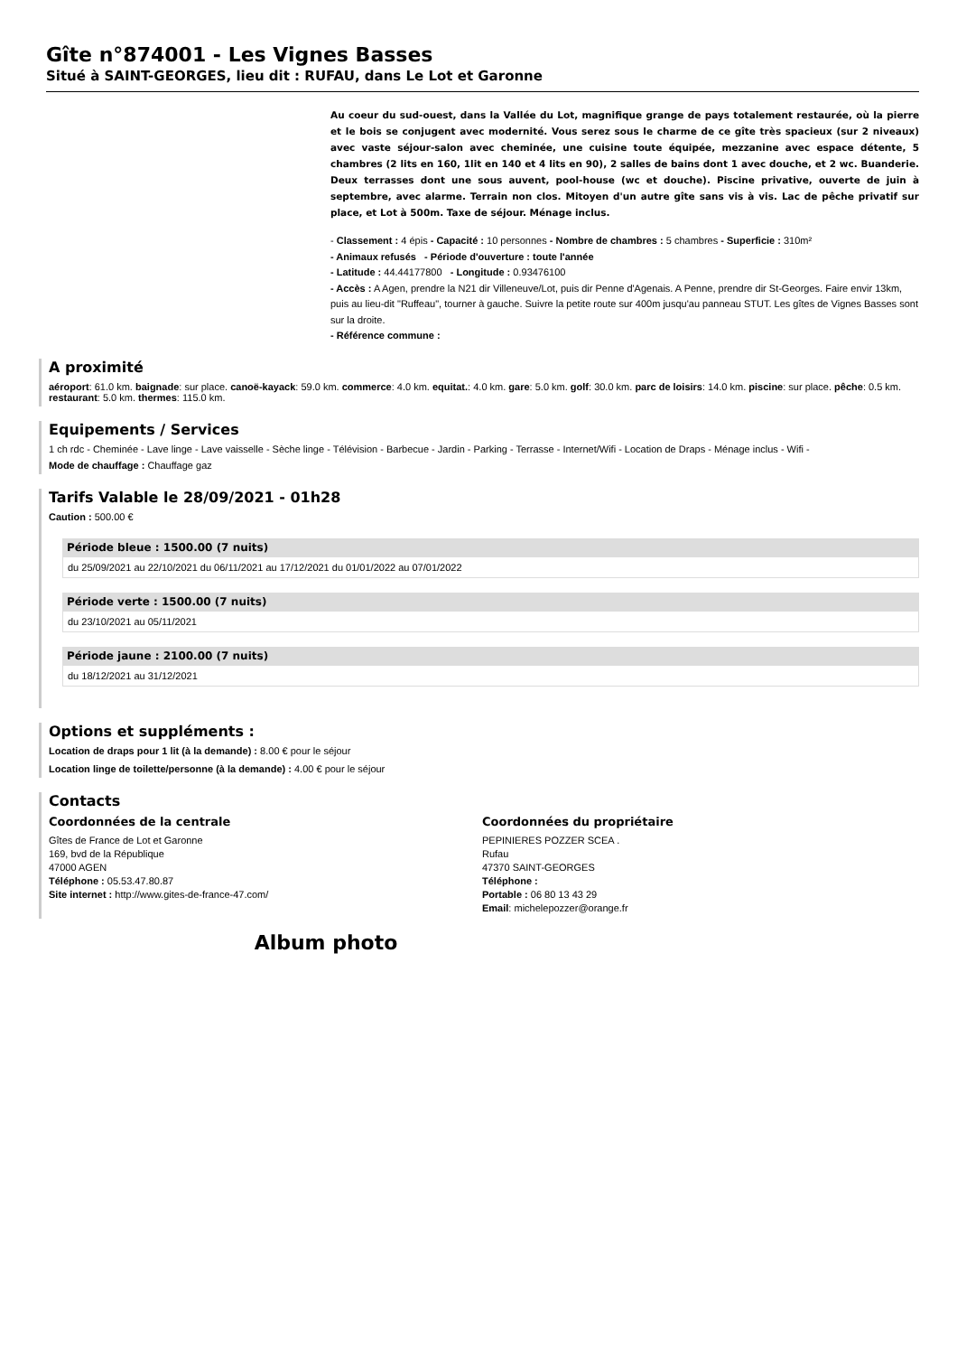Gîte n°874001 - Les Vignes Basses
Situé à SAINT-GEORGES, lieu dit : RUFAU, dans Le Lot et Garonne
Au coeur du sud-ouest, dans la Vallée du Lot, magnifique grange de pays totalement restaurée, où la pierre et le bois se conjugent avec modernité. Vous serez sous le charme de ce gîte très spacieux (sur 2 niveaux) avec vaste séjour-salon avec cheminée, une cuisine toute équipée, mezzanine avec espace détente, 5 chambres (2 lits en 160, 1lit en 140 et 4 lits en 90), 2 salles de bains dont 1 avec douche, et 2 wc. Buanderie. Deux terrasses dont une sous auvent, pool-house (wc et douche). Piscine privative, ouverte de juin à septembre, avec alarme. Terrain non clos. Mitoyen d'un autre gîte sans vis à vis. Lac de pêche privatif sur place, et Lot à 500m. Taxe de séjour. Ménage inclus.
- Classement : 4 épis - Capacité : 10 personnes - Nombre de chambres : 5 chambres - Superficie : 310m²
- Animaux refusés - Période d'ouverture : toute l'année
- Latitude : 44.44177800 - Longitude : 0.93476100
- Accès : A Agen, prendre la N21 dir Villeneuve/Lot, puis dir Penne d'Agenais. A Penne, prendre dir St-Georges. Faire envir 13km, puis au lieu-dit "Ruffeau", tourner à gauche. Suivre la petite route sur 400m jusqu'au panneau STUT. Les gîtes de Vignes Basses sont sur la droite.
- Référence commune :
A proximité
aéroport: 61.0 km. baignade: sur place. canoë-kayack: 59.0 km. commerce: 4.0 km. equitat.: 4.0 km. gare: 5.0 km. golf: 30.0 km. parc de loisirs: 14.0 km. piscine: sur place. pêche: 0.5 km. restaurant: 5.0 km. thermes: 115.0 km.
Equipements / Services
1 ch rdc - Cheminée - Lave linge - Lave vaisselle - Sèche linge - Télévision - Barbecue - Jardin - Parking - Terrasse - Internet/Wifi - Location de Draps - Ménage inclus - Wifi -
Mode de chauffage : Chauffage gaz
Tarifs Valable le 28/09/2021 - 01h28
Caution : 500.00 €
Période bleue : 1500.00 (7 nuits)
du 25/09/2021 au 22/10/2021 du 06/11/2021 au 17/12/2021 du 01/01/2022 au 07/01/2022
Période verte : 1500.00 (7 nuits)
du 23/10/2021 au 05/11/2021
Période jaune : 2100.00 (7 nuits)
du 18/12/2021 au 31/12/2021
Options et suppléments :
Location de draps pour 1 lit (à la demande) : 8.00 € pour le séjour
Location linge de toilette/personne (à la demande) : 4.00 € pour le séjour
Contacts
Coordonnées de la centrale
Gîtes de France de Lot et Garonne
169, bvd de la République
47000 AGEN
Téléphone : 05.53.47.80.87
Site internet : http://www.gites-de-france-47.com/
Coordonnées du propriétaire
PEPINIERES POZZER SCEA .
Rufau
47370 SAINT-GEORGES
Téléphone :
Portable : 06 80 13 43 29
Email: michelepozzer@orange.fr
Album photo